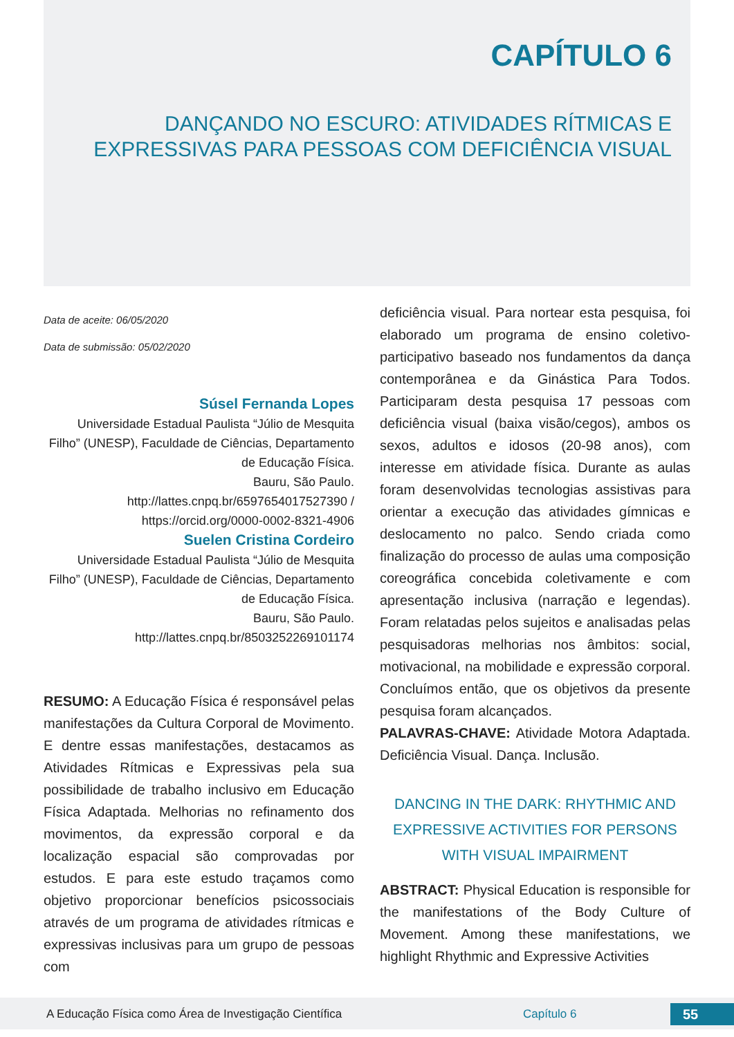CAPÍTULO 6
DANÇANDO NO ESCURO: ATIVIDADES RÍTMICAS E EXPRESSIVAS PARA PESSOAS COM DEFICIÊNCIA VISUAL
Data de aceite: 06/05/2020
Data de submissão: 05/02/2020
Súsel Fernanda Lopes
Universidade Estadual Paulista “Júlio de Mesquita Filho” (UNESP), Faculdade de Ciências, Departamento de Educação Física.
Bauru, São Paulo.
http://lattes.cnpq.br/6597654017527390 / https://orcid.org/0000-0002-8321-4906
Suelen Cristina Cordeiro
Universidade Estadual Paulista “Júlio de Mesquita Filho” (UNESP), Faculdade de Ciências, Departamento de Educação Física.
Bauru, São Paulo.
http://lattes.cnpq.br/8503252269101174
RESUMO: A Educação Física é responsável pelas manifestações da Cultura Corporal de Movimento. E dentre essas manifestações, destacamos as Atividades Rítmicas e Expressivas pela sua possibilidade de trabalho inclusivo em Educação Física Adaptada. Melhorias no refinamento dos movimentos, da expressão corporal e da localização espacial são comprovadas por estudos. E para este estudo traçamos como objetivo proporcionar benefícios psicossociais através de um programa de atividades rítmicas e expressivas inclusivas para um grupo de pessoas com
deficiência visual. Para nortear esta pesquisa, foi elaborado um programa de ensino coletivo-participativo baseado nos fundamentos da dança contemporânea e da Ginástica Para Todos. Participaram desta pesquisa 17 pessoas com deficiência visual (baixa visão/cegos), ambos os sexos, adultos e idosos (20-98 anos), com interesse em atividade física. Durante as aulas foram desenvolvidas tecnologias assistivas para orientar a execução das atividades gímnicas e deslocamento no palco. Sendo criada como finalização do processo de aulas uma composição coreográfica concebida coletivamente e com apresentação inclusiva (narração e legendas). Foram relatadas pelos sujeitos e analisadas pelas pesquisadoras melhorias nos âmbitos: social, motivacional, na mobilidade e expressão corporal. Concluímos então, que os objetivos da presente pesquisa foram alcançados.
PALAVRAS-CHAVE: Atividade Motora Adaptada. Deficiência Visual. Dança. Inclusão.
DANCING IN THE DARK: RHYTHMIC AND EXPRESSIVE ACTIVITIES FOR PERSONS WITH VISUAL IMPAIRMENT
ABSTRACT: Physical Education is responsible for the manifestations of the Body Culture of Movement. Among these manifestations, we highlight Rhythmic and Expressive Activities
A Educação Física como Área de Investigação Científica Capítulo 6 55